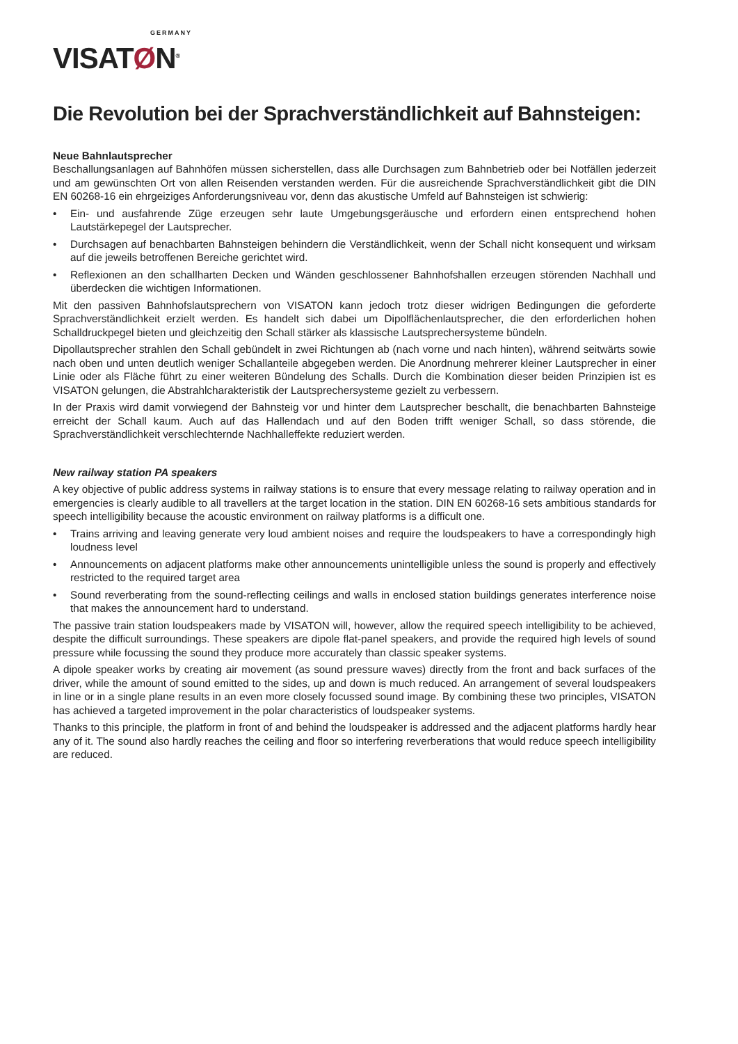GERMANY
VISATØN<sup>®</sup>
Die Revolution bei der Sprachverständlichkeit auf Bahnsteigen:
Neue Bahnlautsprecher
Beschallungsanlagen auf Bahnhöfen müssen sicherstellen, dass alle Durchsagen zum Bahnbetrieb oder bei Notfällen jederzeit und am gewünschten Ort von allen Reisenden verstanden werden. Für die ausreichende Sprachverständlichkeit gibt die DIN EN 60268-16 ein ehrgeiziges Anforderungsniveau vor, denn das akustische Umfeld auf Bahnsteigen ist schwierig:
• Ein- und ausfahrende Züge erzeugen sehr laute Umgebungsgeräusche und erfordern einen entsprechend hohen Lautstärkepegel der Lautsprecher.
• Durchsagen auf benachbarten Bahnsteigen behindern die Verständlichkeit, wenn der Schall nicht konsequent und wirksam auf die jeweils betroffenen Bereiche gerichtet wird.
• Reflexionen an den schallharten Decken und Wänden geschlossener Bahnhofshallen erzeugen störenden Nachhall und überdecken die wichtigen Informationen.
Mit den passiven Bahnhofslautsprechern von VISATON kann jedoch trotz dieser widrigen Bedingungen die geforderte Sprachverständlichkeit erzielt werden. Es handelt sich dabei um Dipolflächenlautsprecher, die den erforderlichen hohen Schalldruckpegel bieten und gleichzeitig den Schall stärker als klassische Lautsprechersysteme bündeln.
Dipollautsprecher strahlen den Schall gebündelt in zwei Richtungen ab (nach vorne und nach hinten), während seitwärts sowie nach oben und unten deutlich weniger Schallanteile abgegeben werden. Die Anordnung mehrerer kleiner Lautsprecher in einer Linie oder als Fläche führt zu einer weiteren Bündelung des Schalls. Durch die Kombination dieser beiden Prinzipien ist es VISATON gelungen, die Abstrahlcharakteristik der Lautsprechersysteme gezielt zu verbessern.
In der Praxis wird damit vorwiegend der Bahnsteig vor und hinter dem Lautsprecher beschallt, die benachbarten Bahnsteige erreicht der Schall kaum. Auch auf das Hallendach und auf den Boden trifft weniger Schall, so dass störende, die Sprachverständlichkeit verschlechternde Nachhalleffekte reduziert werden.
New railway station PA speakers
A key objective of public address systems in railway stations is to ensure that every message relating to railway operation and in emergencies is clearly audible to all travellers at the target location in the station. DIN EN 60268-16 sets ambitious standards for speech intelligibility because the acoustic environment on railway platforms is a difficult one.
• Trains arriving and leaving generate very loud ambient noises and require the loudspeakers to have a correspondingly high loudness level
• Announcements on adjacent platforms make other announcements unintelligible unless the sound is properly and effectively restricted to the required target area
• Sound reverberating from the sound-reflecting ceilings and walls in enclosed station buildings generates interference noise that makes the announcement hard to understand.
The passive train station loudspeakers made by VISATON will, however, allow the required speech intelligibility to be achieved, despite the difficult surroundings. These speakers are dipole flat-panel speakers, and provide the required high levels of sound pressure while focussing the sound they produce more accurately than classic speaker systems.
A dipole speaker works by creating air movement (as sound pressure waves) directly from the front and back surfaces of the driver, while the amount of sound emitted to the sides, up and down is much reduced. An arrangement of several loudspeakers in line or in a single plane results in an even more closely focussed sound image. By combining these two principles, VISATON has achieved a targeted improvement in the polar characteristics of loudspeaker systems.
Thanks to this principle, the platform in front of and behind the loudspeaker is addressed and the adjacent platforms hardly hear any of it. The sound also hardly reaches the ceiling and floor so interfering reverberations that would reduce speech intelligibility are reduced.